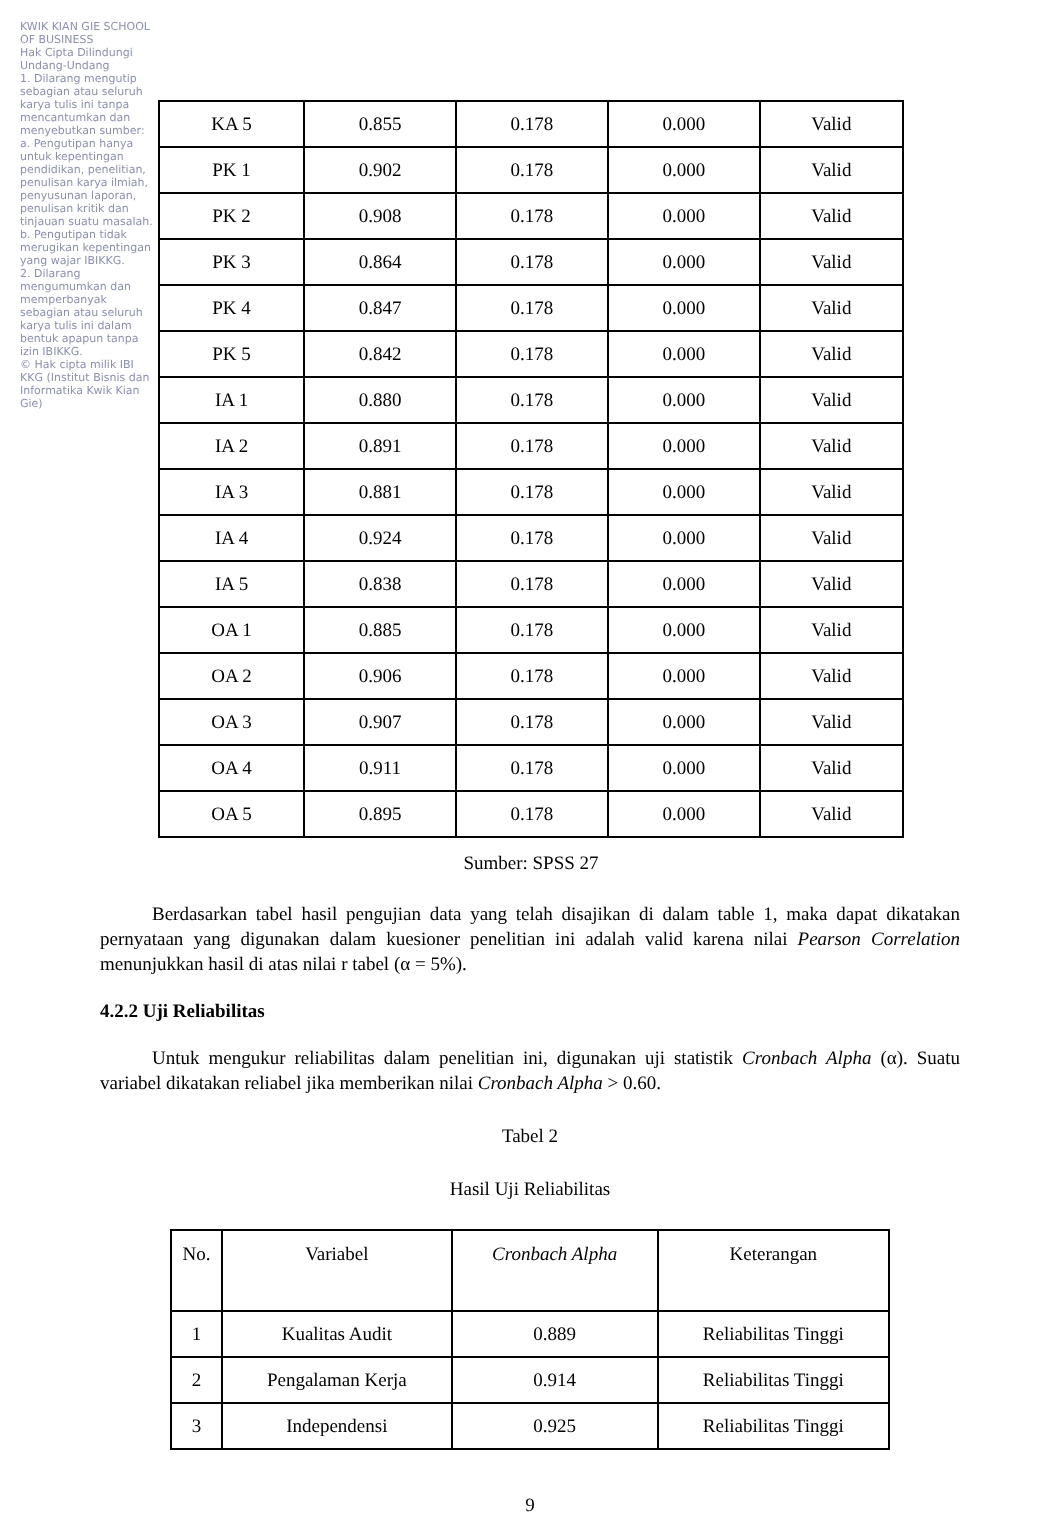KWIK KIAN GIE SCHOOL OF BUSINESS
Hak Cipta Dilindungi Undang-Undang
1. Dilarang mengutip sebagian atau seluruh karya tulis ini tanpa mencantumkan dan menyebutkan sumber:
a. Pengutipan hanya untuk kepentingan pendidikan, penelitian, penulisan karya ilmiah, penyusunan laporan, penulisan kritik dan tinjauan suatu masalah.
b. Pengutipan tidak merugikan kepentingan yang wajar IBIKKG.
2. Dilarang mengumumkan dan memperbanyak sebagian atau seluruh karya tulis ini dalam bentuk apapun tanpa izin IBIKKG.
© Hak cipta milik IBI KKG (Institut Bisnis dan Informatika Kwik Kian Gie)
| KA 5 | 0.855 | 0.178 | 0.000 | Valid |
| PK 1 | 0.902 | 0.178 | 0.000 | Valid |
| PK 2 | 0.908 | 0.178 | 0.000 | Valid |
| PK 3 | 0.864 | 0.178 | 0.000 | Valid |
| PK 4 | 0.847 | 0.178 | 0.000 | Valid |
| PK 5 | 0.842 | 0.178 | 0.000 | Valid |
| IA 1 | 0.880 | 0.178 | 0.000 | Valid |
| IA 2 | 0.891 | 0.178 | 0.000 | Valid |
| IA 3 | 0.881 | 0.178 | 0.000 | Valid |
| IA 4 | 0.924 | 0.178 | 0.000 | Valid |
| IA 5 | 0.838 | 0.178 | 0.000 | Valid |
| OA 1 | 0.885 | 0.178 | 0.000 | Valid |
| OA 2 | 0.906 | 0.178 | 0.000 | Valid |
| OA 3 | 0.907 | 0.178 | 0.000 | Valid |
| OA 4 | 0.911 | 0.178 | 0.000 | Valid |
| OA 5 | 0.895 | 0.178 | 0.000 | Valid |
Sumber: SPSS 27
Berdasarkan tabel hasil pengujian data yang telah disajikan di dalam table 1, maka dapat dikatakan pernyataan yang digunakan dalam kuesioner penelitian ini adalah valid karena nilai Pearson Correlation menunjukkan hasil di atas nilai r tabel (α = 5%).
4.2.2 Uji Reliabilitas
Untuk mengukur reliabilitas dalam penelitian ini, digunakan uji statistik Cronbach Alpha (α). Suatu variabel dikatakan reliabel jika memberikan nilai Cronbach Alpha > 0.60.
Tabel 2
Hasil Uji Reliabilitas
| No. | Variabel | Cronbach Alpha | Keterangan |
| 1 | Kualitas Audit | 0.889 | Reliabilitas Tinggi |
| 2 | Pengalaman Kerja | 0.914 | Reliabilitas Tinggi |
| 3 | Independensi | 0.925 | Reliabilitas Tinggi |
9